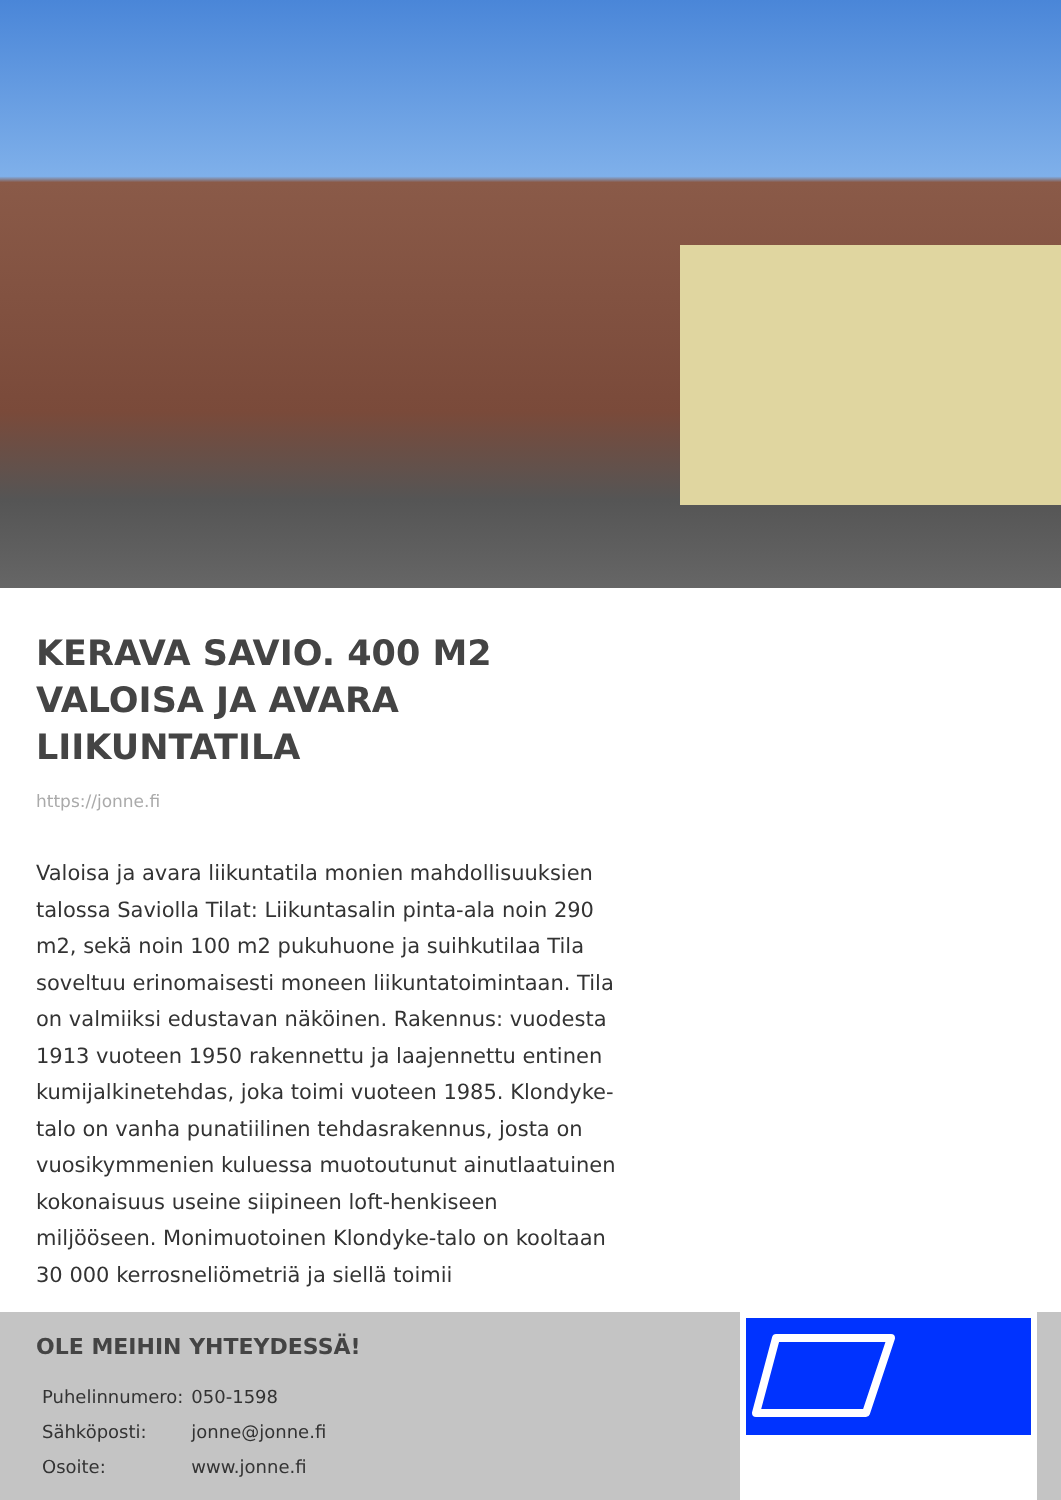KERAVA SAVIO. 400 M2 VALOISA JA AVARA LIIKUNTATILA
https://jonne.fi
Valoisa ja avara liikuntatila monien mahdollisuuksien talossa Saviolla Tilat: Liikuntasalin pinta-ala noin 290 m2, sekä noin 100 m2 pukuhuone ja suihkutilaa Tila soveltuu erinomaisesti moneen liikuntatoimintaan. Tila on valmiiksi edustavan näköinen. Rakennus: vuodesta 1913 vuoteen 1950 rakennettu ja laajennettu entinen kumijalkinetehdas, joka toimi vuoteen 1985. Klondyke-talo on vanha punatiilinen tehdasrakennus, josta on vuosikymmenien kuluessa muotoutunut ainutlaatuinen kokonaisuus useine siipineen loft-henkiseen miljööseen. Monimuotoinen Klondyke-talo on kooltaan 30 000 kerrosneliömetriä ja siellä toimii
OLE MEIHIN YHTEYDESSÄ!
| Puhelinnumero: | 050-1598 |
| Sähköposti: | jonne@jonne.fi |
| Osoite: | www.jonne.fi |